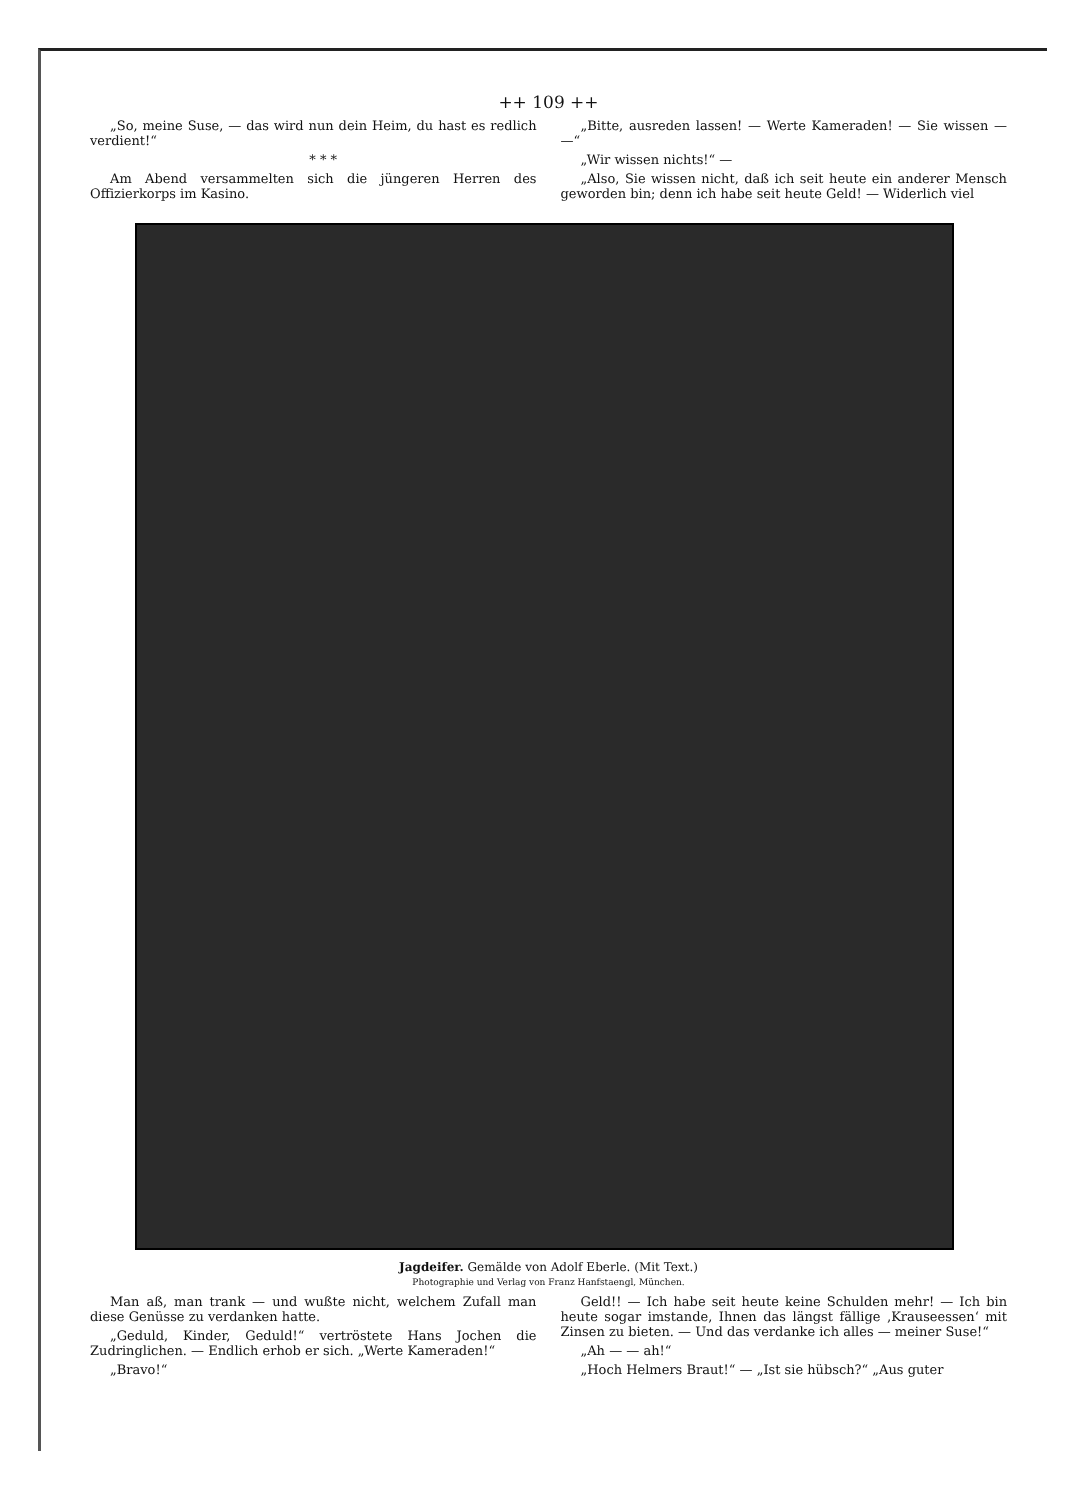++ 109 ++
„So, meine Suse, — das wird nun dein Heim, du hast es redlich verdient!“
* * *
Am Abend versammelten sich die jüngeren Herren des Offizierkorps im Kasino.
„Bitte, ausreden lassen! — Werte Kameraden! — Sie wissen — —“
„Wir wissen nichts!“ —
„Also, Sie wissen nicht, daß ich seit heute ein anderer Mensch geworden bin; denn ich habe seit heute Geld! — Widerlich viel
Jagdeifer. Gemälde von Adolf Eberle. (Mit Text.)
Photographie und Verlag von Franz Hanfstaengl, München.
Man aß, man trank — und wußte nicht, welchem Zufall man diese Genüsse zu verdanken hatte.
„Geduld, Kinder, Geduld!“ vertröstete Hans Jochen die Zudringlichen. — Endlich erhob er sich. „Werte Kameraden!“
„Bravo!“
Geld!! — Ich habe seit heute keine Schulden mehr! — Ich bin heute sogar imstande, Ihnen das längst fällige ‚Krauseessen‘ mit Zinsen zu bieten. — Und das verdanke ich alles — meiner Suse!“
„Ah — — ah!“
„Hoch Helmers Braut!“ — „Ist sie hübsch?“ „Aus guter